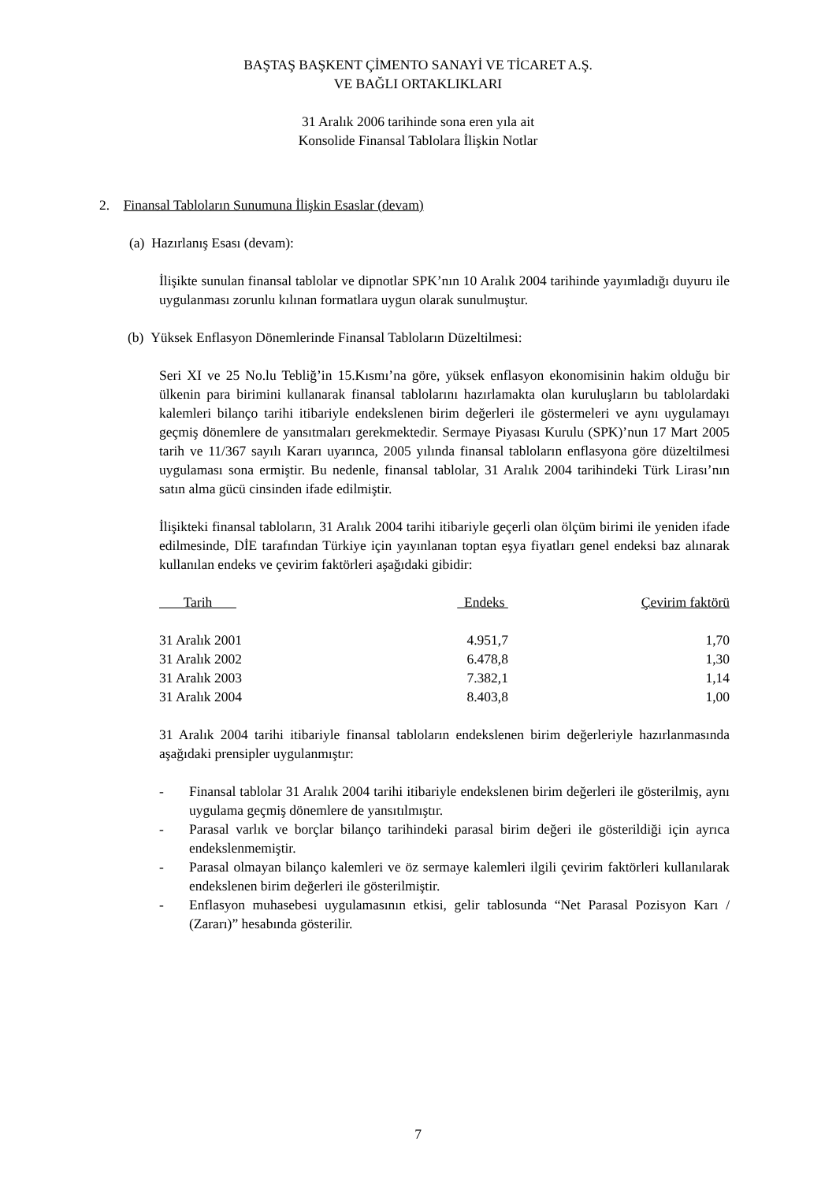BAŞTAŞ BAŞKENT ÇİMENTO SANAYİ VE TİCARET A.Ş.
VE BAĞLI ORTAKLIKLARI
31 Aralık 2006 tarihinde sona eren yıla ait
Konsolide Finansal Tablolara İlişkin Notlar
2. Finansal Tabloların Sunumuna İlişkin Esaslar (devam)
(a) Hazırlanış Esası (devam):
İlişikte sunulan finansal tablolar ve dipnotlar SPK’nın 10 Aralık 2004 tarihinde yayımladığı duyuru ile uygulanması zorunlu kılınan formatlara uygun olarak sunulmuştur.
(b) Yüksek Enflasyon Dönemlerinde Finansal Tabloların Düzeltilmesi:
Seri XI ve 25 No.lu Tebliğ’in 15.Kısmı’na göre, yüksek enflasyon ekonomisinin hakim olduğu bir ülkenin para birimini kullanarak finansal tablolarını hazırlamakta olan kuruluşların bu tablolardaki kalemleri bilanço tarihi itibariyle endekslenen birim değerleri ile göstermeleri ve aynı uygulamayı geçmiş dönemlere de yansıtmaları gerekmektedir. Sermaye Piyasası Kurulu (SPK)’nun 17 Mart 2005 tarih ve 11/367 sayılı Kararı uyarınca, 2005 yılında finansal tabloların enflasyona göre düzeltilmesi uygulaması sona ermiştir. Bu nedenle, finansal tablolar, 31 Aralık 2004 tarihindeki Türk Lirası’nın satın alma gücü cinsinden ifade edilmiştir.
İlişikteki finansal tabloların, 31 Aralık 2004 tarihi itibariyle geçerli olan ölçüm birimi ile yeniden ifade edilmesinde, DİE tarafından Türkiye için yayınlanan toptan eşya fiyatları genel endeksi baz alınarak kullanılan endeks ve çevirim faktörleri aşağıdaki gibidir:
| Tarih | Endeks | Çevirim faktörü |
| --- | --- | --- |
| 31 Aralık 2001 | 4.951,7 | 1,70 |
| 31 Aralık 2002 | 6.478,8 | 1,30 |
| 31 Aralık 2003 | 7.382,1 | 1,14 |
| 31 Aralık 2004 | 8.403,8 | 1,00 |
31 Aralık 2004 tarihi itibariyle finansal tabloların endekslenen birim değerleriyle hazırlanmasında aşağıdaki prensipler uygulanmıştır:
- Finansal tablolar 31 Aralık 2004 tarihi itibariyle endekslenen birim değerleri ile gösterilmiş, aynı uygulama geçmiş dönemlere de yansıtılmıştır.
- Parasal varlık ve borçlar bilanço tarihindeki parasal birim değeri ile gösterildiği için ayrıca endekslenmemiştir.
- Parasal olmayan bilanço kalemleri ve öz sermaye kalemleri ilgili çevirim faktörleri kullanılarak endekslenen birim değerleri ile gösterilmiştir.
- Enflasyon muhasebesi uygulamasının etkisi, gelir tablosunda “Net Parasal Pozisyon Karı / (Zararı)” hesabında gösterilir.
7